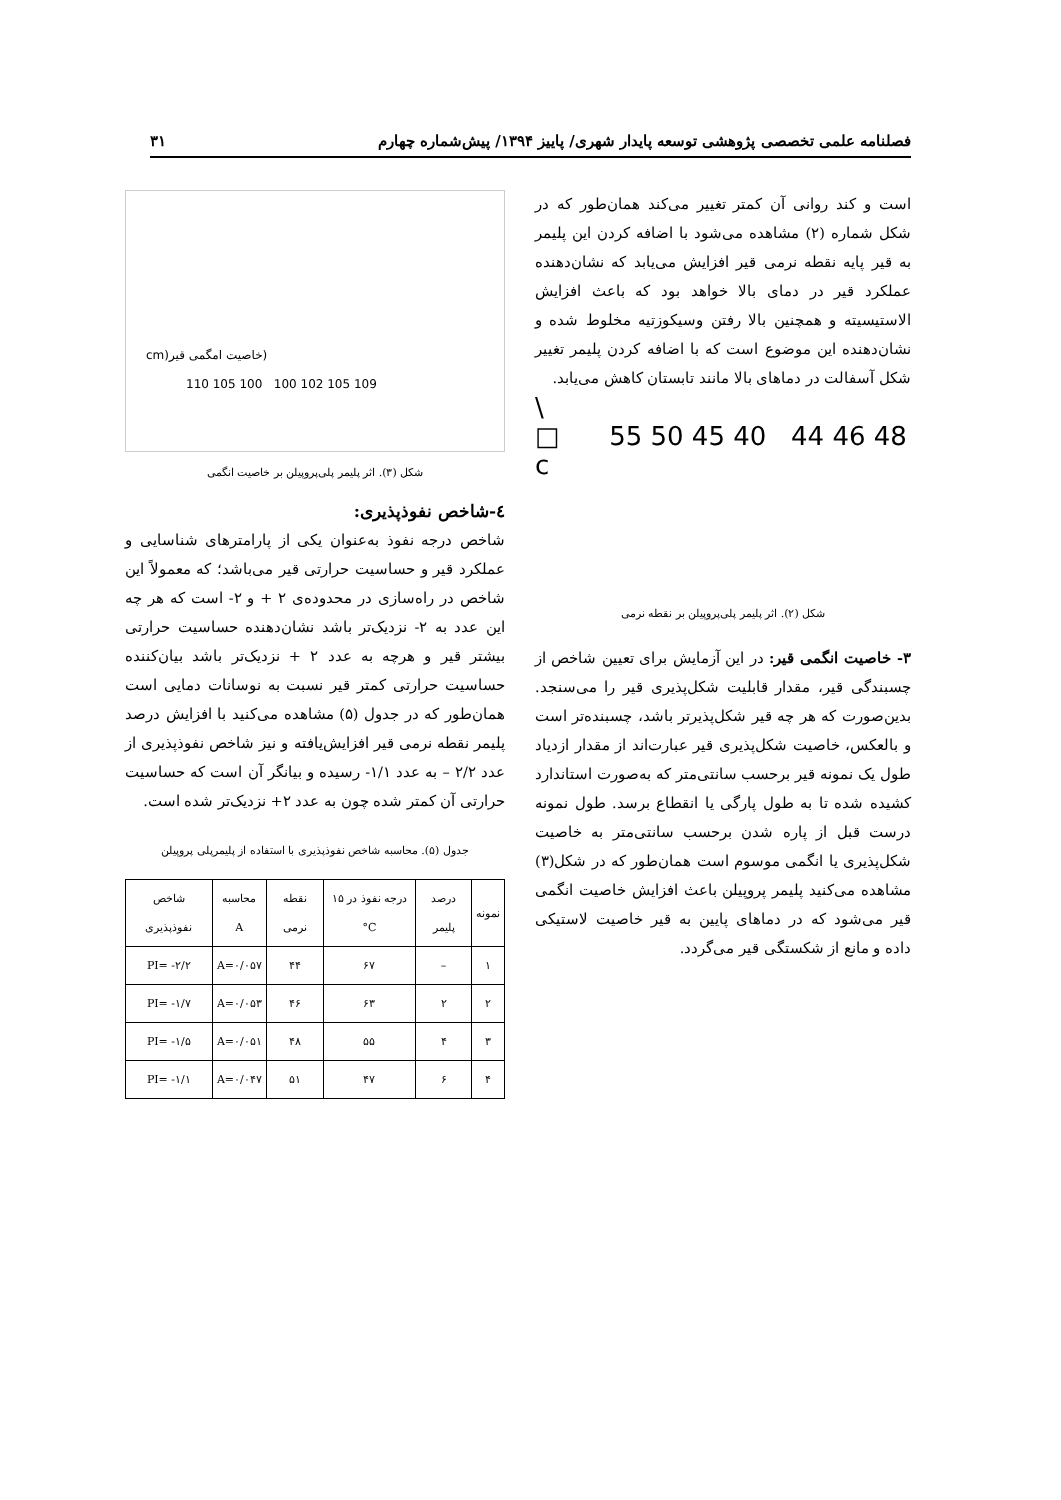فصلنامه علمی تخصصی پژوهشی توسعه پایدار شهری/ پاییز ۱۳۹۴/ پیش‌شماره چهارم ۳۱
است و کند روانی آن کمتر تغییر می‌کند همان‌طور که در شکل شماره (۲) مشاهده می‌شود با اضافه کردن این پلیمر به قیر پایه نقطه نرمی قیر افزایش می‌یابد که نشان‌دهنده عملکرد قیر در دمای بالا خواهد بود که باعث افزایش الاستیسیته و همچنین بالا رفتن وسیکوزتیه مخلوط شده و نشان‌دهنده این موضوع است که با اضافه کردن پلیمر تغییر شکل آسفالت در دماهای بالا مانند تابستان کاهش می‌یابد.
\
□ 55 50 45 40 44 46 48
c
شکل (۲). اثر پلیمر پلی‌پروپیلن بر نقطه نرمی
۳- خاصیت انگمی قیر: در این آزمایش برای تعیین شاخص از چسبندگی قیر، مقدار قابلیت شکل‌پذیری قیر را می‌سنجد. بدین‌صورت که هر چه قیر شکل‌پذیرتر باشد، چسبنده‌تر است و بالعکس، خاصیت شکل‌پذیری قیر عبارت‌اند از مقدار ازدیاد طول یک نمونه قیر برحسب سانتی‌متر که به‌صورت استاندارد کشیده شده تا به طول پارگی یا انقطاع برسد. طول نمونه درست قبل از پاره شدن برحسب سانتی‌متر به خاصیت شکل‌پذیری یا انگمی موسوم است همان‌طور که در شکل(۳) مشاهده می‌کنید پلیمر پروپیلن باعث افزایش خاصیت انگمی قیر می‌شود که در دماهای پایین به قیر خاصیت لاستیکی داده و مانع از شکستگی قیر می‌گردد.
cm)خاصیت امگمی قیر)
110 105 100 100 102 105 109
شکل (۳). اثر پلیمر پلی‌پروپیلن بر خاصیت انگمی
٤-شاخص نفوذپذیری:
شاخص درجه نفوذ به‌عنوان یکی از پارامترهای شناسایی و عملکرد قیر و حساسیت حرارتی قیر می‌باشد؛ که معمولاً این شاخص در راه‌سازی در محدوده‌ی ۲ + و ۲- است که هر چه این عدد به ۲- نزدیک‌تر باشد نشان‌دهنده حساسیت حرارتی بیشتر قیر و هرچه به عدد ۲ + نزدیک‌تر باشد بیان‌کننده حساسیت حرارتی کمتر قیر نسبت به نوسانات دمایی است همان‌طور که در جدول (۵) مشاهده می‌کنید با افزایش درصد پلیمر نقطه نرمی قیر افزایش‌یافته و نیز شاخص نفوذپذیری از عدد ۲/۲ – به عدد ۱/۱- رسیده و بیانگر آن است که حساسیت حرارتی آن کمتر شده چون به عدد ۲+ نزدیک‌تر شده است.
جدول (۵). محاسبه شاخص نفوذپذیری با استفاده از پلیمرپلی پروپیلن
| نمونه | درصد پلیمر | درجه نفوذ در ۱۵ C° | نقطه نرمی | محاسبه A | شاخص نفوذپذیری |
| --- | --- | --- | --- | --- | --- |
| ۱ | – | ۶۷ | ۴۴ | A=۰/۰۵۷ | PI= -۲/۲ |
| ۲ | ۲ | ۶۳ | ۴۶ | A=۰/۰۵۳ | PI= -۱/۷ |
| ۳ | ۴ | ۵۵ | ۴۸ | A=۰/۰۵۱ | PI= -۱/۵ |
| ۴ | ۶ | ۴۷ | ۵۱ | A=۰/۰۴۷ | PI= -۱/۱ |